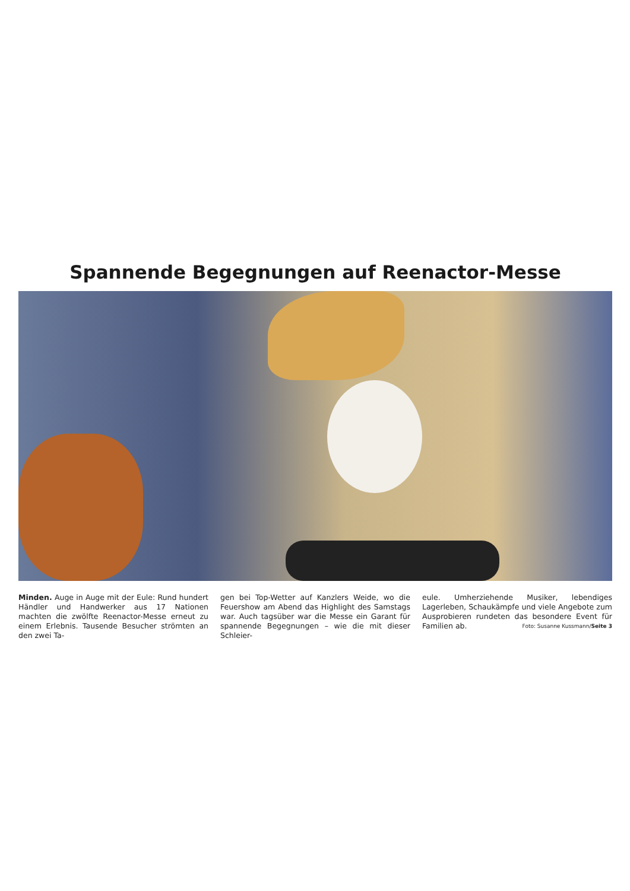Spannende Begegnungen auf Reenactor-Messe
Minden. Auge in Auge mit der Eule: Rund hundert Händler und Handwerker aus 17 Nationen machten die zwölfte Reenactor-Messe erneut zu einem Erlebnis. Tausende Besucher strömten an den zwei Ta-
gen bei Top-Wetter auf Kanzlers Weide, wo die Feuershow am Abend das Highlight des Samstags war. Auch tagsüber war die Messe ein Garant für spannende Begegnungen – wie die mit dieser Schleier-
eule. Umherziehende Musiker, lebendiges Lagerleben, Schaukämpfe und viele Angebote zum Ausprobieren rundeten das besondere Event für Familien ab. Foto: Susanne Kussmann/Seite 3